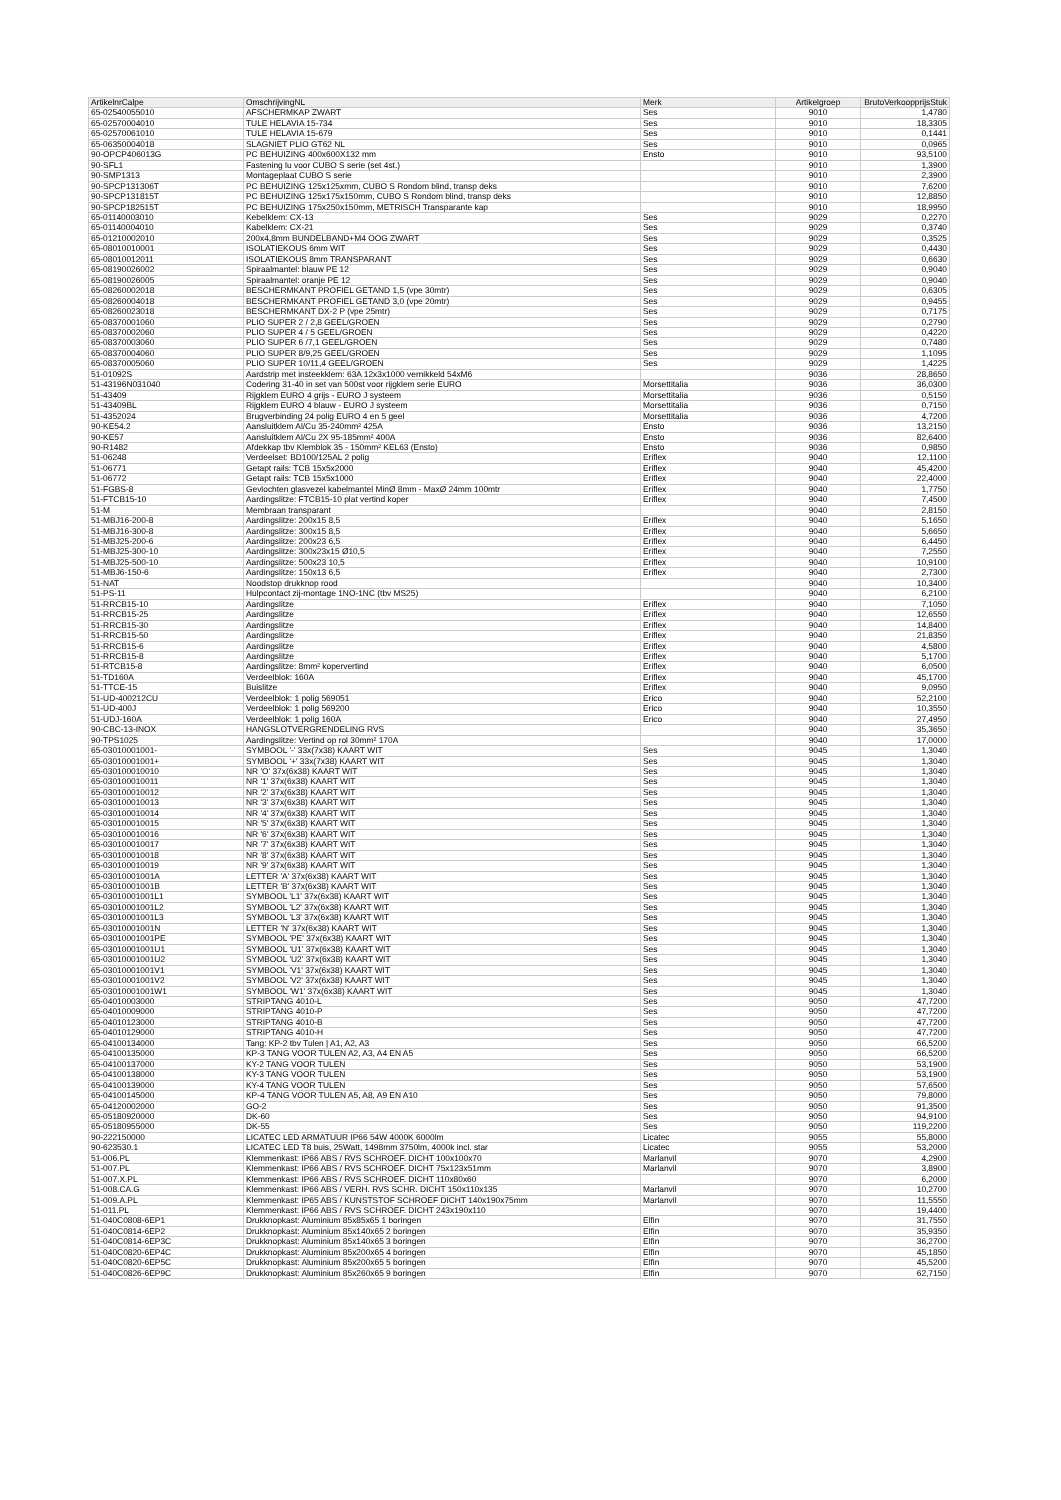| ArtikelnrCalpe | OmschrijvingNL | Merk | Artikelgroep | BrutoVerkoopprijsStuk |
| --- | --- | --- | --- | --- |
| 65-02540055010 | AFSCHERMKAP ZWART | Ses | 9010 | 1,4780 |
| 65-02570004010 | TULE HELAVIA 15-734 | Ses | 9010 | 18,3305 |
| 65-02570061010 | TULE HELAVIA 15-679 | Ses | 9010 | 0,1441 |
| 65-06350004018 | SLAGNIET PLIO GT62 NL | Ses | 9010 | 0,0965 |
| 90-OPCP406013G | PC BEHUIZING 400x600X132 mm | Ensto | 9010 | 93,5100 |
| 90-SFL1 | Fastening lu voor CUBO S serie (set 4st.) | | 9010 | 1,3900 |
| 90-SMP1313 | Montageplaat CUBO S serie | | 9010 | 2,3900 |
| 90-SPCP131306T | PC BEHUIZING 125x125xmm, CUBO S Rondom blind, transp deks | | 9010 | 7,6200 |
| 90-SPCP131815T | PC BEHUIZING 125x175x150mm, CUBO S Rondom blind, transp deks | | 9010 | 12,8850 |
| 90-SPCP182515T | PC BEHUIZING 175x250x150mm, METRISCH Transparante kap | | 9010 | 18,9950 |
| 65-01140003010 | Kebelklem: CX-13 | Ses | 9029 | 0,2270 |
| 65-01140004010 | Kabelklem: CX-21 | Ses | 9029 | 0,3740 |
| 65-01210002010 | 200x4,8mm BUNDELBAND+M4 OOG ZWART | Ses | 9029 | 0,3525 |
| 65-08010010001 | ISOLATIEKOUS 6mm WIT | Ses | 9029 | 0,4430 |
| 65-08010012011 | ISOLATIEKOUS 8mm TRANSPARANT | Ses | 9029 | 0,6630 |
| 65-08190026002 | Spiraalmantel: blauw PE 12 | Ses | 9029 | 0,9040 |
| 65-08190026005 | Spiraalmantel: oranje PE 12 | Ses | 9029 | 0,9040 |
| 65-08260002018 | BESCHERMKANT PROFIEL GETAND 1,5 (vpe 30mtr) | Ses | 9029 | 0,6305 |
| 65-08260004018 | BESCHERMKANT PROFIEL GETAND 3,0 (vpe 20mtr) | Ses | 9029 | 0,9455 |
| 65-08260023018 | BESCHERMKANT DX-2 P (vpe 25mtr) | Ses | 9029 | 0,7175 |
| 65-08370001060 | PLIO SUPER 2 / 2,8 GEEL/GROEN | Ses | 9029 | 0,2790 |
| 65-08370002060 | PLIO SUPER 4 / 5 GEEL/GROEN | Ses | 9029 | 0,4220 |
| 65-08370003060 | PLIO SUPER 6 /7,1 GEEL/GROEN | Ses | 9029 | 0,7480 |
| 65-08370004060 | PLIO SUPER 8/9,25 GEEL/GROEN | Ses | 9029 | 1,1095 |
| 65-08370005060 | PLIO SUPER 10/11,4 GEEL/GROEN | Ses | 9029 | 1,4225 |
| 51-01092S | Aardstrip met insteekklem: 63A 12x3x1000 vernikkeld 54xM6 | | 9036 | 28,8650 |
| 51-43196N031040 | Codering 31-40 in set van 500st voor rijgklem serie EURO | Morsettitalia | 9036 | 36,0300 |
| 51-43409 | Rijgklem EURO 4 grijs - EURO J systeem | Morsettitalia | 9036 | 0,5150 |
| 51-43409BL | Rijgklem EURO 4 blauw - EURO J systeem | Morsettitalia | 9036 | 0,7150 |
| 51-4352024 | Brugverbinding 24 polig EURO 4 en 5 geel | Morsettitalia | 9036 | 4,7200 |
| 90-KE54.2 | Aansluitklem Al/Cu 35-240mm² 425A | Ensto | 9036 | 13,2150 |
| 90-KE57 | Aansluitklem Al/Cu 2X 95-185mm² 400A | Ensto | 9036 | 82,6400 |
| 90-R1482 | Afdekkap tbv Klemblok 35 - 150mm² KEL63 (Ensto) | Ensto | 9036 | 0,9850 |
| 51-06248 | Verdeelset: BD100/125AL 2 polig | Eriflex | 9040 | 12,1100 |
| 51-06771 | Getapt rails: TCB 15x5x2000 | Eriflex | 9040 | 45,4200 |
| 51-06772 | Getapt rails: TCB 15x5x1000 | Eriflex | 9040 | 22,4000 |
| 51-FGBS-8 | Gevlochten glasvezel kabelmantel MinØ 8mm - MaxØ 24mm 100mtr | Eriflex | 9040 | 1,7750 |
| 51-FTCB15-10 | Aardingslitze: FTCB15-10 plat vertind koper | Eriflex | 9040 | 7,4500 |
| 51-M | Membraan transparant | | 9040 | 2,8150 |
| 51-MBJ16-200-8 | Aardingslitze: 200x15 8,5 | Eriflex | 9040 | 5,1650 |
| 51-MBJ16-300-8 | Aardingslitze: 300x15 8,5 | Eriflex | 9040 | 5,6650 |
| 51-MBJ25-200-6 | Aardingslitze: 200x23 6,5 | Eriflex | 9040 | 6,4450 |
| 51-MBJ25-300-10 | Aardingslitze: 300x23x15 Ø10,5 | Eriflex | 9040 | 7,2550 |
| 51-MBJ25-500-10 | Aardingslitze: 500x23 10,5 | Eriflex | 9040 | 10,9100 |
| 51-MBJ6-150-6 | Aardingslitze: 150x13 6,5 | Eriflex | 9040 | 2,7300 |
| 51-NAT | Noodstop drukknop rood | | 9040 | 10,3400 |
| 51-PS-11 | Hulpcontact zij-montage 1NO-1NC (tbv MS25) | | 9040 | 6,2100 |
| 51-RRCB15-10 | Aardingslitze | Eriflex | 9040 | 7,1050 |
| 51-RRCB15-25 | Aardingslitze | Eriflex | 9040 | 12,6550 |
| 51-RRCB15-30 | Aardingslitze | Eriflex | 9040 | 14,8400 |
| 51-RRCB15-50 | Aardingslitze | Eriflex | 9040 | 21,8350 |
| 51-RRCB15-6 | Aardingslitze | Eriflex | 9040 | 4,5800 |
| 51-RRCB15-8 | Aardingslitze | Eriflex | 9040 | 5,1700 |
| 51-RTCB15-8 | Aardingslitze: 8mm² kopervertind | Eriflex | 9040 | 6,0500 |
| 51-TD160A | Verdeelblok: 160A | Eriflex | 9040 | 45,1700 |
| 51-TTCE-15 | Buislitze | Eriflex | 9040 | 9,0950 |
| 51-UD-400212CU | Verdeelblok: 1 polig 569051 | Erico | 9040 | 52,2100 |
| 51-UD-400J | Verdeelblok: 1 polig 569200 | Erico | 9040 | 10,3550 |
| 51-UDJ-160A | Verdeelblok: 1 polig 160A | Erico | 9040 | 27,4950 |
| 90-CBC-13-INOX | HANGSLOTVERGRENDELING RVS | | 9040 | 35,3650 |
| 90-TPS1025 | Aardingslitze: Vertind op rol 30mm² 170A | | 9040 | 17,0000 |
| 65-03010001001- | SYMBOOL '-' 33x(7x38) KAART WIT | Ses | 9045 | 1,3040 |
| 65-03010001001+ | SYMBOOL '+' 33x(7x38) KAART WIT | Ses | 9045 | 1,3040 |
| 65-030100010010 | NR 'O' 37x(6x38) KAART WIT | Ses | 9045 | 1,3040 |
| 65-030100010011 | NR '1' 37x(6x38) KAART WIT | Ses | 9045 | 1,3040 |
| 65-030100010012 | NR '2' 37x(6x38) KAART WIT | Ses | 9045 | 1,3040 |
| 65-030100010013 | NR '3' 37x(6x38) KAART WIT | Ses | 9045 | 1,3040 |
| 65-030100010014 | NR '4' 37x(6x38) KAART WIT | Ses | 9045 | 1,3040 |
| 65-030100010015 | NR '5' 37x(6x38) KAART WIT | Ses | 9045 | 1,3040 |
| 65-030100010016 | NR '6' 37x(6x38) KAART WIT | Ses | 9045 | 1,3040 |
| 65-030100010017 | NR '7' 37x(6x38) KAART WIT | Ses | 9045 | 1,3040 |
| 65-030100010018 | NR '8' 37x(6x38) KAART WIT | Ses | 9045 | 1,3040 |
| 65-030100010019 | NR '9' 37x(6x38) KAART WIT | Ses | 9045 | 1,3040 |
| 65-03010001001A | LETTER 'A' 37x(6x38) KAART WIT | Ses | 9045 | 1,3040 |
| 65-03010001001B | LETTER 'B' 37x(6x38) KAART WIT | Ses | 9045 | 1,3040 |
| 65-03010001001L1 | SYMBOOL 'L1' 37x(6x38) KAART WIT | Ses | 9045 | 1,3040 |
| 65-03010001001L2 | SYMBOOL 'L2' 37x(6x38) KAART WIT | Ses | 9045 | 1,3040 |
| 65-03010001001L3 | SYMBOOL 'L3' 37x(6x38) KAART WIT | Ses | 9045 | 1,3040 |
| 65-03010001001N | LETTER 'N' 37x(6x38) KAART WIT | Ses | 9045 | 1,3040 |
| 65-03010001001PE | SYMBOOL 'PE' 37x(6x38) KAART WIT | Ses | 9045 | 1,3040 |
| 65-03010001001U1 | SYMBOOL 'U1' 37x(6x38) KAART WIT | Ses | 9045 | 1,3040 |
| 65-03010001001U2 | SYMBOOL 'U2' 37x(6x38) KAART WIT | Ses | 9045 | 1,3040 |
| 65-03010001001V1 | SYMBOOL 'V1' 37x(6x38) KAART WIT | Ses | 9045 | 1,3040 |
| 65-03010001001V2 | SYMBOOL 'V2' 37x(6x38) KAART WIT | Ses | 9045 | 1,3040 |
| 65-03010001001W1 | SYMBOOL 'W1' 37x(6x38) KAART WIT | Ses | 9045 | 1,3040 |
| 65-04010003000 | STRIPTANG 4010-L | Ses | 9050 | 47,7200 |
| 65-04010009000 | STRIPTANG 4010-P | Ses | 9050 | 47,7200 |
| 65-04010123000 | STRIPTANG 4010-B | Ses | 9050 | 47,7200 |
| 65-04010129000 | STRIPTANG 4010-H | Ses | 9050 | 47,7200 |
| 65-04100134000 | Tang: KP-2 tbv Tulen / A1, A2, A3 | Ses | 9050 | 66,5200 |
| 65-04100135000 | KP-3 TANG VOOR TULEN A2, A3, A4 EN A5 | Ses | 9050 | 66,5200 |
| 65-04100137000 | KY-2 TANG VOOR TULEN | Ses | 9050 | 53,1900 |
| 65-04100138000 | KY-3 TANG VOOR TULEN | Ses | 9050 | 53,1900 |
| 65-04100139000 | KY-4 TANG VOOR TULEN | Ses | 9050 | 57,6500 |
| 65-04100145000 | KP-4 TANG VOOR TULEN A5, A8, A9 EN A10 | Ses | 9050 | 79,8000 |
| 65-04120002000 | GO-2 | Ses | 9050 | 91,3500 |
| 65-05180920000 | DK-60 | Ses | 9050 | 94,9100 |
| 65-05180955000 | DK-55 | Ses | 9050 | 119,2200 |
| 90-222150000 | LICATEC LED ARMATUUR IP66 54W 4000K 6000lm | Licatec | 9055 | 55,8000 |
| 90-623530.1 | LICATEC LED T8 buis, 25Watt, 1498mm 3750lm, 4000k incl. star | Licatec | 9055 | 53,2000 |
| 51-006.PL | Klemmenkast: IP66 ABS / RVS SCHROEF. DICHT 100x100x70 | Marlanvil | 9070 | 4,2900 |
| 51-007.PL | Klemmenkast: IP66 ABS / RVS SCHROEF. DICHT 75x123x51mm | Marlanvil | 9070 | 3,8900 |
| 51-007.X.PL | Klemmenkast: IP66 ABS / RVS SCHROEF. DICHT 110x80x60 | | 9070 | 6,2000 |
| 51-008.CA.G | Klemmenkast: IP66 ABS / VERH. RVS SCHR. DICHT 150x110x135 | Marlanvil | 9070 | 10,2700 |
| 51-009.A.PL | Klemmenkast: IP65 ABS / KUNSTSTOF SCHROEF DICHT 140x190x75mm | Marlanvil | 9070 | 11,5550 |
| 51-011.PL | Klemmenkast: IP66 ABS / RVS SCHROEF. DICHT 243x190x110 | | 9070 | 19,4400 |
| 51-040C0808-6EP1 | Drukknopkast: Aluminium 85x85x65 1 boringen | Elfin | 9070 | 31,7550 |
| 51-040C0814-6EP2 | Drukknopkast: Aluminium 85x140x65 2 boringen | Elfin | 9070 | 35,9350 |
| 51-040C0814-6EP3C | Drukknopkast: Aluminium 85x140x65 3 boringen | Elfin | 9070 | 36,2700 |
| 51-040C0820-6EP4C | Drukknopkast: Aluminium 85x200x65 4 boringen | Elfin | 9070 | 45,1850 |
| 51-040C0820-6EP5C | Drukknopkast: Aluminium 85x200x65 5 boringen | Elfin | 9070 | 45,5200 |
| 51-040C0826-6EP9C | Drukknopkast: Aluminium 85x260x65 9 boringen | Elfin | 9070 | 62,7150 |